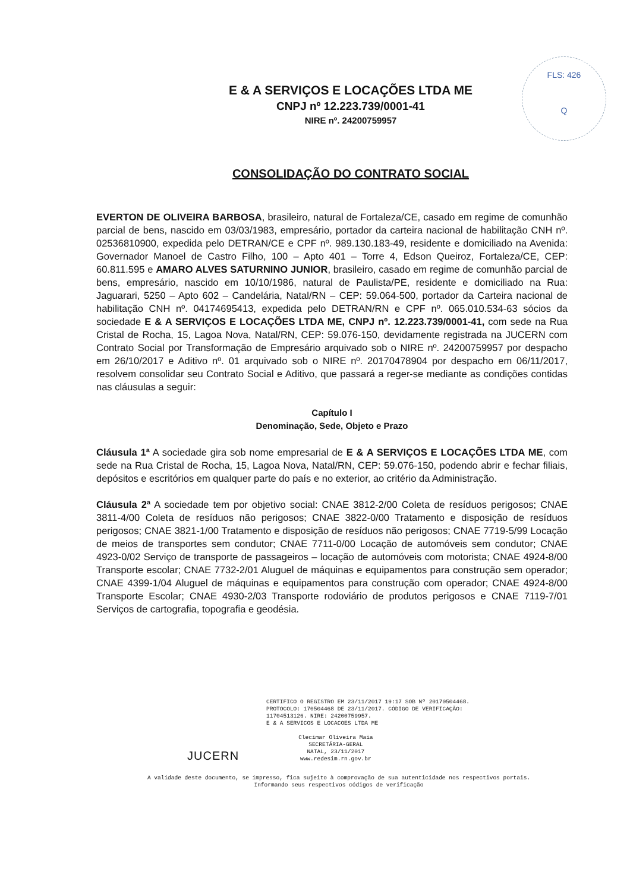FLS: 426
Q
E & A SERVIÇOS E LOCAÇÕES LTDA ME
CNPJ nº 12.223.739/0001-41
NIRE nº. 24200759957
CONSOLIDAÇÃO DO CONTRATO SOCIAL
EVERTON DE OLIVEIRA BARBOSA, brasileiro, natural de Fortaleza/CE, casado em regime de comunhão parcial de bens, nascido em 03/03/1983, empresário, portador da carteira nacional de habilitação CNH nº. 02536810900, expedida pelo DETRAN/CE e CPF nº. 989.130.183-49, residente e domiciliado na Avenida: Governador Manoel de Castro Filho, 100 – Apto 401 – Torre 4, Edson Queiroz, Fortaleza/CE, CEP: 60.811.595 e AMARO ALVES SATURNINO JUNIOR, brasileiro, casado em regime de comunhão parcial de bens, empresário, nascido em 10/10/1986, natural de Paulista/PE, residente e domiciliado na Rua: Jaguarari, 5250 – Apto 602 – Candelária, Natal/RN – CEP: 59.064-500, portador da Carteira nacional de habilitação CNH nº. 04174695413, expedida pelo DETRAN/RN e CPF nº. 065.010.534-63 sócios da sociedade E & A SERVIÇOS E LOCAÇÕES LTDA ME, CNPJ nº. 12.223.739/0001-41, com sede na Rua Cristal de Rocha, 15, Lagoa Nova, Natal/RN, CEP: 59.076-150, devidamente registrada na JUCERN com Contrato Social por Transformação de Empresário arquivado sob o NIRE nº. 24200759957 por despacho em 26/10/2017 e Aditivo nº. 01 arquivado sob o NIRE nº. 20170478904 por despacho em 06/11/2017, resolvem consolidar seu Contrato Social e Aditivo, que passará a reger-se mediante as condições contidas nas cláusulas a seguir:
Capítulo I
Denominação, Sede, Objeto e Prazo
Cláusula 1ª A sociedade gira sob nome empresarial de E & A SERVIÇOS E LOCAÇÕES LTDA ME, com sede na Rua Cristal de Rocha, 15, Lagoa Nova, Natal/RN, CEP: 59.076-150, podendo abrir e fechar filiais, depósitos e escritórios em qualquer parte do país e no exterior, ao critério da Administração.
Cláusula 2ª A sociedade tem por objetivo social: CNAE 3812-2/00 Coleta de resíduos perigosos; CNAE 3811-4/00 Coleta de resíduos não perigosos; CNAE 3822-0/00 Tratamento e disposição de resíduos perigosos; CNAE 3821-1/00 Tratamento e disposição de resíduos não perigosos; CNAE 7719-5/99 Locação de meios de transportes sem condutor; CNAE 7711-0/00 Locação de automóveis sem condutor; CNAE 4923-0/02 Serviço de transporte de passageiros – locação de automóveis com motorista; CNAE 4924-8/00 Transporte escolar; CNAE 7732-2/01 Aluguel de máquinas e equipamentos para construção sem operador; CNAE 4399-1/04 Aluguel de máquinas e equipamentos para construção com operador; CNAE 4924-8/00 Transporte Escolar; CNAE 4930-2/03 Transporte rodoviário de produtos perigosos e CNAE 7119-7/01 Serviços de cartografia, topografia e geodésia.
CERTIFICO O REGISTRO EM 23/11/2017 19:17 SOB Nº 20170504468.
PROTOCOLO: 170504468 DE 23/11/2017. CÓDIGO DE VERIFICAÇÃO:
11704513126. NIRE: 24200759957.
E & A SERVICOS E LOCACOES LTDA ME
JUCERN
Clecimar Oliveira Maia
SECRETÁRIA-GERAL
NATAL, 23/11/2017
www.redesim.rn.gov.br
A validade deste documento, se impresso, fica sujeito à comprovação de sua autenticidade nos respectivos portais.
Informando seus respectivos códigos de verificação